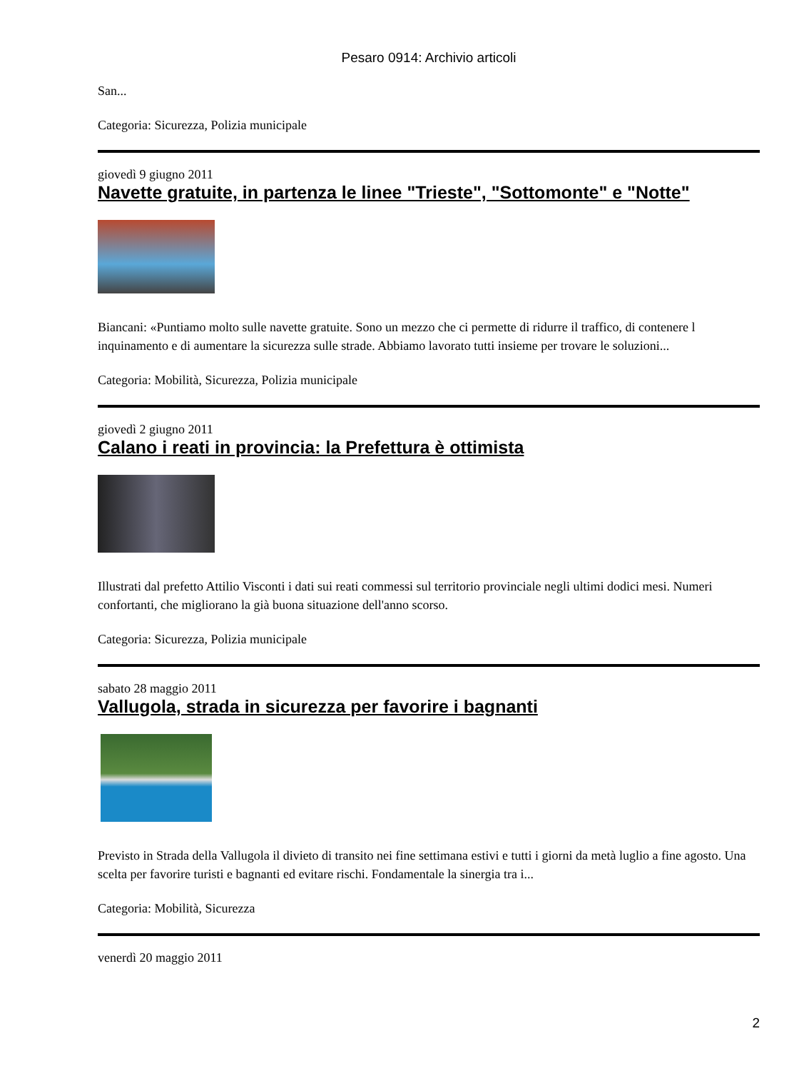Pesaro 0914: Archivio articoli
San...
Categoria: Sicurezza, Polizia municipale
giovedì 9 giugno 2011
Navette gratuite, in partenza le linee "Trieste", "Sottomonte" e "Notte"
Biancani: «Puntiamo molto sulle navette gratuite. Sono un mezzo che ci permette di ridurre il traffico, di contenere l inquinamento e di aumentare la sicurezza sulle strade. Abbiamo lavorato tutti insieme per trovare le soluzioni...
Categoria: Mobilità, Sicurezza, Polizia municipale
giovedì 2 giugno 2011
Calano i reati in provincia: la Prefettura è ottimista
Illustrati dal prefetto Attilio Visconti i dati sui reati commessi sul territorio provinciale negli ultimi dodici mesi. Numeri confortanti, che migliorano la già buona situazione dell'anno scorso.
Categoria: Sicurezza, Polizia municipale
sabato 28 maggio 2011
Vallugola, strada in sicurezza per favorire i bagnanti
Previsto in Strada della Vallugola il divieto di transito nei fine settimana estivi e tutti i giorni da metà luglio a fine agosto. Una scelta per favorire turisti e bagnanti ed evitare rischi. Fondamentale la sinergia tra i...
Categoria: Mobilità, Sicurezza
venerdì 20 maggio 2011
2